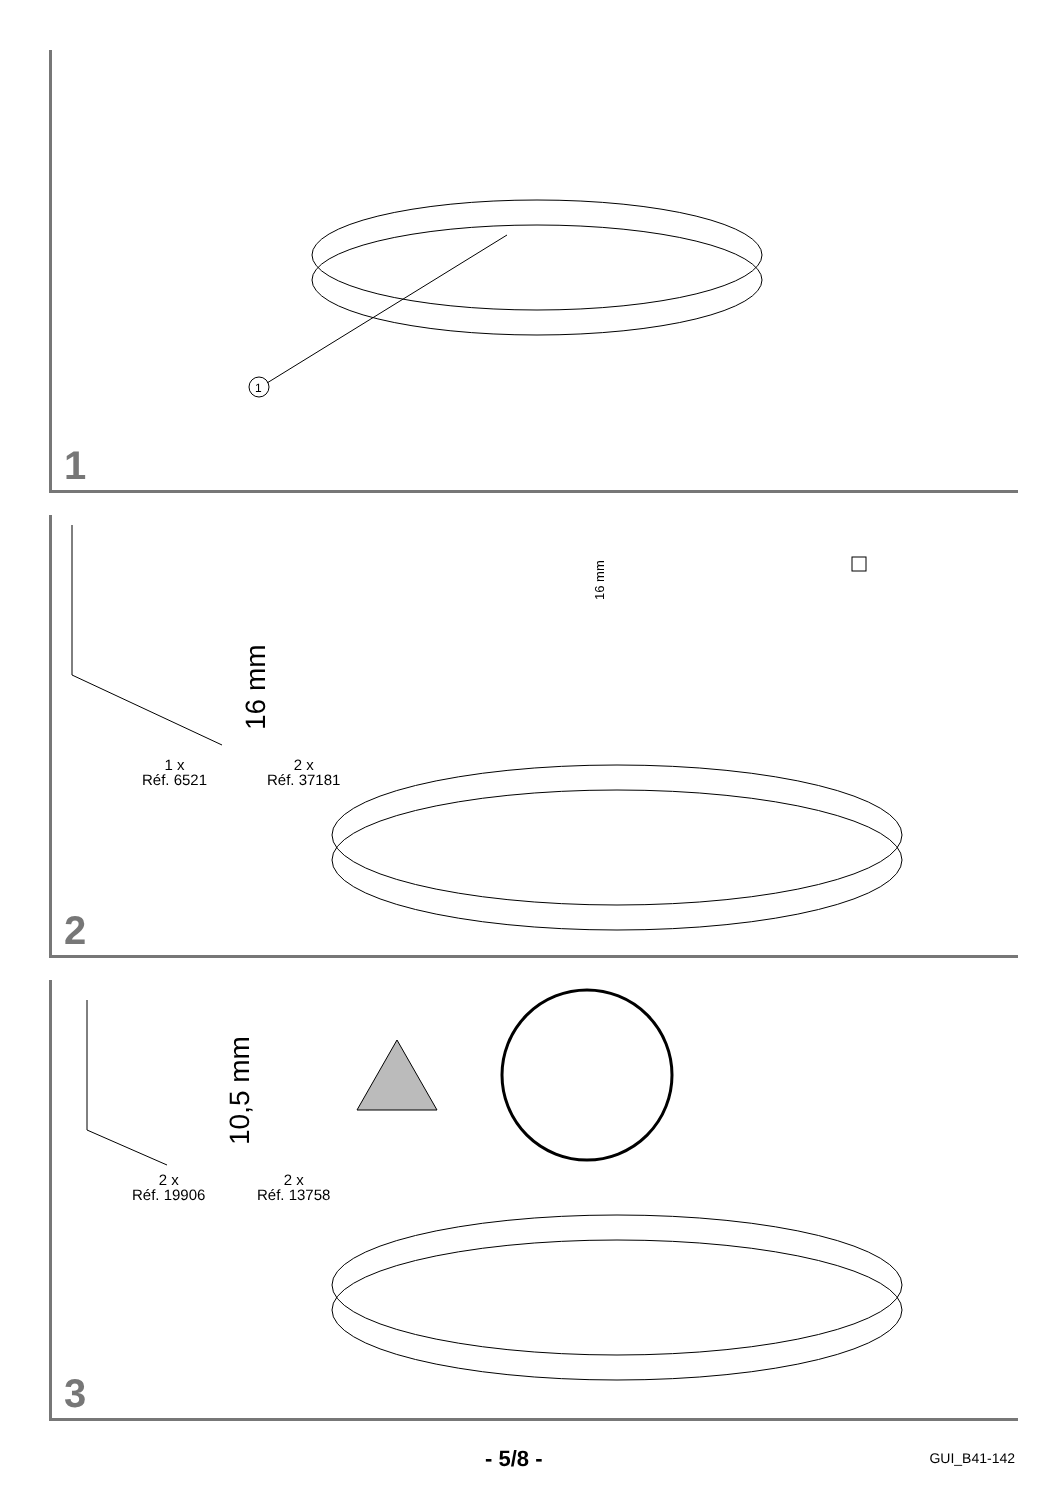1
1
1 x
Réf. 6521
16 mm
2 x
Réf. 37181
16 mm
2
2 x
Réf. 19906
10,5 mm
2 x
Réf. 13758
3
- 5/8 - GUI_B41-142